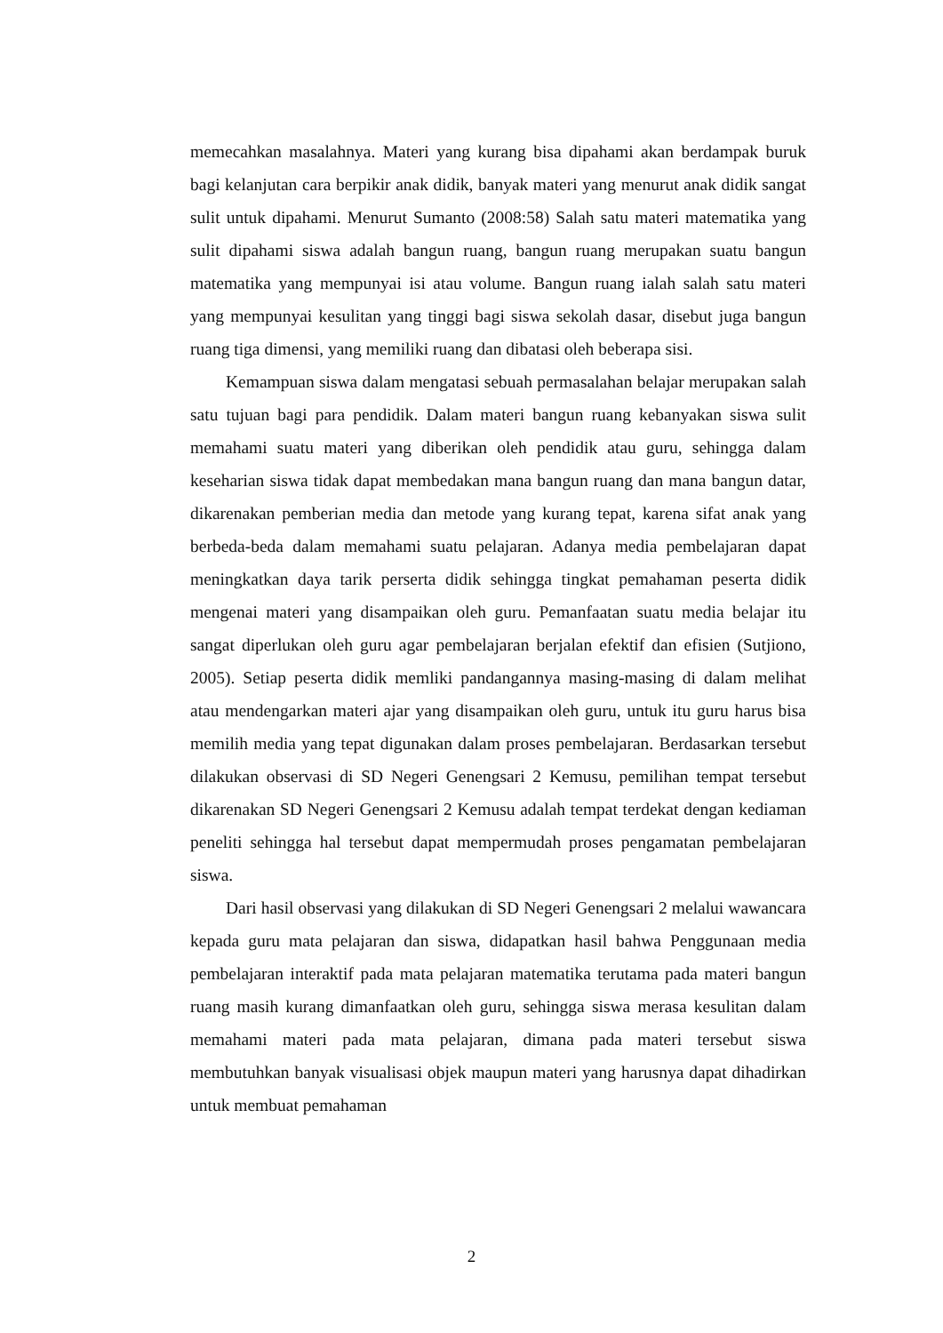memecahkan masalahnya. Materi yang kurang bisa dipahami akan berdampak buruk bagi kelanjutan cara berpikir anak didik, banyak materi yang menurut anak didik sangat sulit untuk dipahami. Menurut Sumanto (2008:58) Salah satu materi matematika yang sulit dipahami siswa adalah bangun ruang, bangun ruang merupakan suatu bangun matematika yang mempunyai isi atau volume. Bangun ruang ialah salah satu materi yang mempunyai kesulitan yang tinggi bagi siswa sekolah dasar, disebut juga bangun ruang tiga dimensi, yang memiliki ruang dan dibatasi oleh beberapa sisi.
Kemampuan siswa dalam mengatasi sebuah permasalahan belajar merupakan salah satu tujuan bagi para pendidik. Dalam materi bangun ruang kebanyakan siswa sulit memahami suatu materi yang diberikan oleh pendidik atau guru, sehingga dalam keseharian siswa tidak dapat membedakan mana bangun ruang dan mana bangun datar, dikarenakan pemberian media dan metode yang kurang tepat, karena sifat anak yang berbeda-beda dalam memahami suatu pelajaran. Adanya media pembelajaran dapat meningkatkan daya tarik perserta didik sehingga tingkat pemahaman peserta didik mengenai materi yang disampaikan oleh guru. Pemanfaatan suatu media belajar itu sangat diperlukan oleh guru agar pembelajaran berjalan efektif dan efisien (Sutjiono, 2005). Setiap peserta didik memliki pandangannya masing-masing di dalam melihat atau mendengarkan materi ajar yang disampaikan oleh guru, untuk itu guru harus bisa memilih media yang tepat digunakan dalam proses pembelajaran. Berdasarkan tersebut dilakukan observasi di SD Negeri Genengsari 2 Kemusu, pemilihan tempat tersebut dikarenakan SD Negeri Genengsari 2 Kemusu adalah tempat terdekat dengan kediaman peneliti sehingga hal tersebut dapat mempermudah proses pengamatan pembelajaran siswa.
Dari hasil observasi yang dilakukan di SD Negeri Genengsari 2 melalui wawancara kepada guru mata pelajaran dan siswa, didapatkan hasil bahwa Penggunaan media pembelajaran interaktif pada mata pelajaran matematika terutama pada materi bangun ruang masih kurang dimanfaatkan oleh guru, sehingga siswa merasa kesulitan dalam memahami materi pada mata pelajaran, dimana pada materi tersebut siswa membutuhkan banyak visualisasi objek maupun materi yang harusnya dapat dihadirkan untuk membuat pemahaman
2